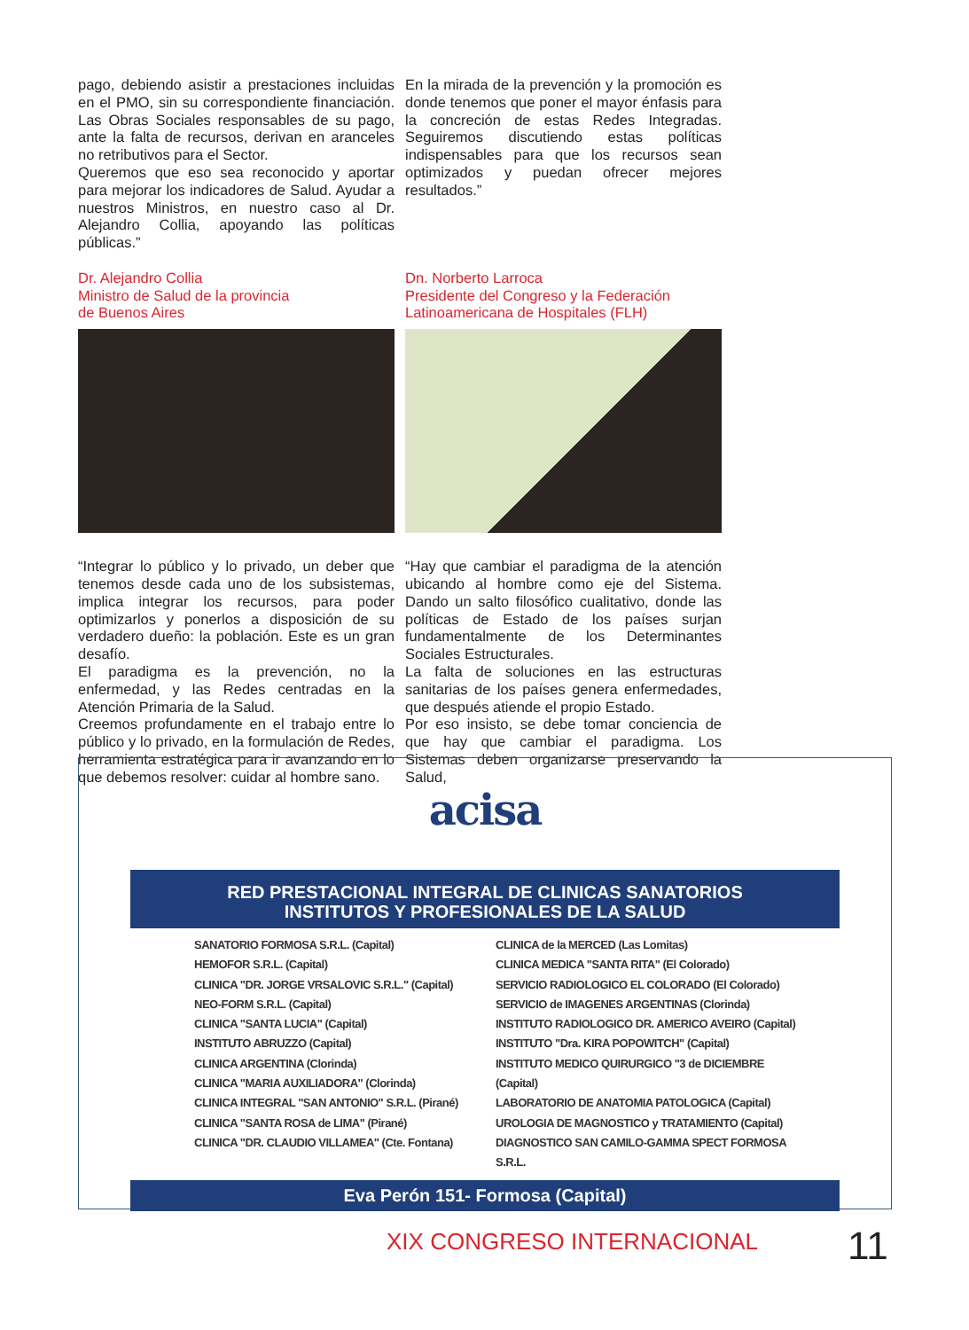pago, debiendo asistir a prestaciones incluidas en el PMO, sin su correspondiente financiación. Las Obras Sociales responsables de su pago, ante la falta de recursos, derivan en aranceles no retributivos para el Sector.
Queremos que eso sea reconocido y aportar para mejorar los indicadores de Salud. Ayudar a nuestros Ministros, en nuestro caso al Dr. Alejandro Collia, apoyando las políticas públicas.”
Dr. Alejandro Collia
Ministro de Salud de la provincia
de Buenos Aires
“Integrar lo público y lo privado, un deber que tenemos desde cada uno de los subsistemas, implica integrar los recursos, para poder optimizarlos y ponerlos a disposición de su verdadero dueño: la población. Este es un gran desafío.
El paradigma es la prevención, no la enfermedad, y las Redes centradas en la Atención Primaria de la Salud.
Creemos profundamente en el trabajo entre lo público y lo privado, en la formulación de Redes, herramienta estratégica para ir avanzando en lo que debemos resolver: cuidar al hombre sano.
En la mirada de la prevención y la promoción es donde tenemos que poner el mayor énfasis para la concreción de estas Redes Integradas. Seguiremos discutiendo estas políticas indispensables para que los recursos sean optimizados y puedan ofrecer mejores resultados.”
Dn. Norberto Larroca
Presidente del Congreso y la Federación
Latinoamericana de Hospitales (FLH)
“Hay que cambiar el paradigma de la atención ubicando al hombre como eje del Sistema. Dando un salto filosófico cualitativo, donde las políticas de Estado de los países surjan fundamentalmente de los Determinantes Sociales Estructurales.
La falta de soluciones en las estructuras sanitarias de los países genera enfermedades, que después atiende el propio Estado.
Por eso insisto, se debe tomar conciencia de que hay que cambiar el paradigma. Los Sistemas deben organizarse preservando la Salud,
acisa
RED PRESTACIONAL INTEGRAL DE CLINICAS SANATORIOS
INSTITUTOS Y PROFESIONALES DE LA SALUD
SANATORIO FORMOSA S.R.L. (Capital)
HEMOFOR S.R.L. (Capital)
CLINICA "DR. JORGE VRSALOVIC S.R.L." (Capital)
NEO-FORM S.R.L. (Capital)
CLINICA "SANTA LUCIA" (Capital)
INSTITUTO ABRUZZO (Capital)
CLINICA ARGENTINA (Clorinda)
CLINICA "MARIA AUXILIADORA" (Clorinda)
CLINICA INTEGRAL "SAN ANTONIO" S.R.L. (Pirané)
CLINICA "SANTA ROSA de LIMA" (Pirané)
CLINICA "DR. CLAUDIO VILLAMEA" (Cte. Fontana)
CLINICA de la MERCED (Las Lomitas)
CLINICA MEDICA "SANTA RITA" (El Colorado)
SERVICIO RADIOLOGICO EL COLORADO (El Colorado)
SERVICIO de IMAGENES ARGENTINAS (Clorinda)
INSTITUTO RADIOLOGICO DR. AMERICO AVEIRO (Capital)
INSTITUTO "Dra. KIRA POPOWITCH" (Capital)
INSTITUTO MEDICO QUIRURGICO "3 de DICIEMBRE (Capital)
LABORATORIO DE ANATOMIA PATOLOGICA (Capital)
UROLOGIA DE MAGNOSTICO y TRATAMIENTO (Capital)
DIAGNOSTICO SAN CAMILO-GAMMA SPECT FORMOSA S.R.L.
Eva Perón 151- Formosa (Capital)
XIX CONGRESO INTERNACIONAL 11